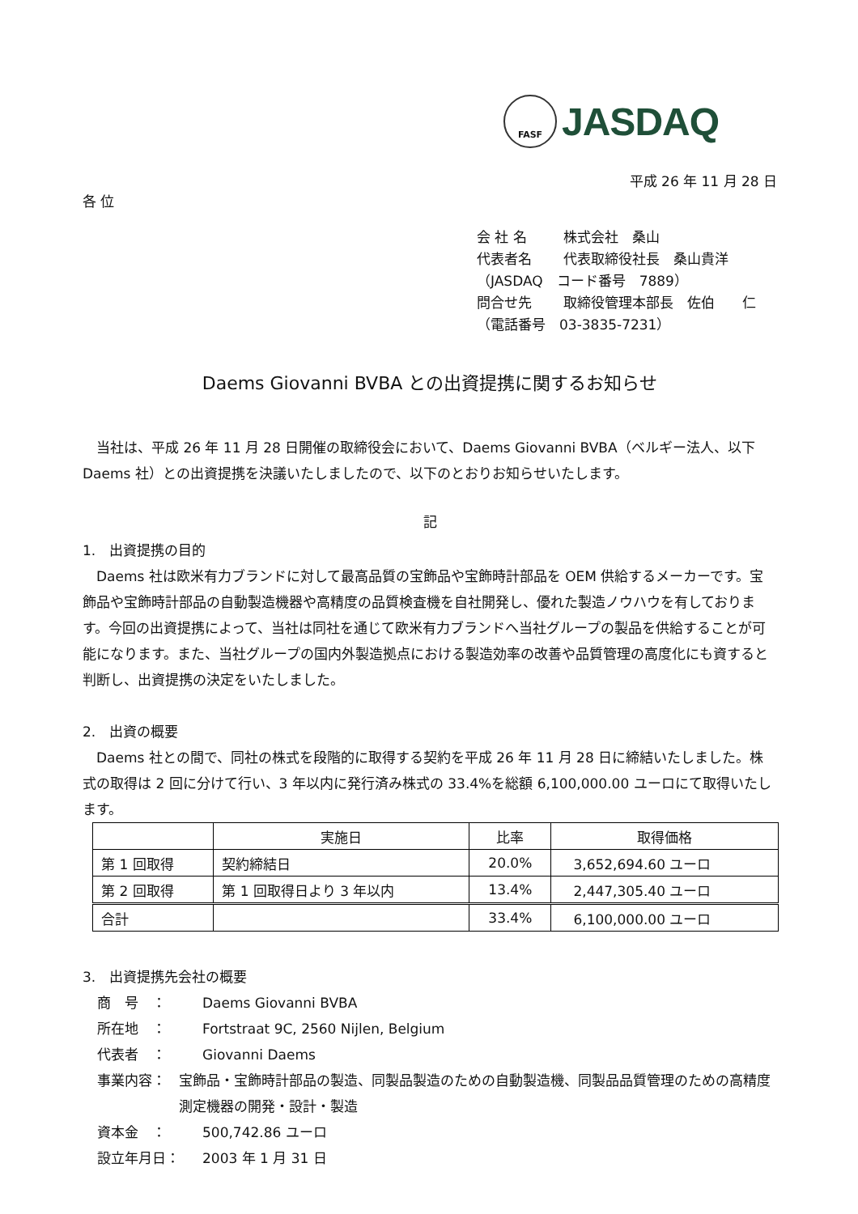FASF
JASDAQ
平成 26 年 11 月 28 日
各 位
会 社 名 株式会社　桑山
代表者名 代表取締役社長　桑山貴洋
（JASDAQ　コード番号　7889）
問合せ先 取締役管理本部長　佐伯　　仁
（電話番号　03-3835-7231）
Daems Giovanni BVBA との出資提携に関するお知らせ
　当社は、平成 26 年 11 月 28 日開催の取締役会において、Daems Giovanni BVBA（ベルギー法人、以下 Daems 社）との出資提携を決議いたしましたので、以下のとおりお知らせいたします。
記
1.　出資提携の目的
　Daems 社は欧米有力ブランドに対して最高品質の宝飾品や宝飾時計部品を OEM 供給するメーカーです。宝飾品や宝飾時計部品の自動製造機器や高精度の品質検査機を自社開発し、優れた製造ノウハウを有しております。今回の出資提携によって、当社は同社を通じて欧米有力ブランドへ当社グループの製品を供給することが可能になります。また、当社グループの国内外製造拠点における製造効率の改善や品質管理の高度化にも資すると判断し、出資提携の決定をいたしました。
2.　出資の概要
　Daems 社との間で、同社の株式を段階的に取得する契約を平成 26 年 11 月 28 日に締結いたしました。株式の取得は 2 回に分けて行い、3 年以内に発行済み株式の 33.4%を総額 6,100,000.00 ユーロにて取得いたします。
| | 実施日 | 比率 | 取得価格 |
| --- | --- | --- | --- |
| 第 1 回取得 | 契約締結日 | 20.0% | 3,652,694.60 ユーロ |
| 第 2 回取得 | 第 1 回取得日より 3 年以内 | 13.4% | 2,447,305.40 ユーロ |
| 合計 | | 33.4% | 6,100,000.00 ユーロ |
3.　出資提携先会社の概要
商　号　： Daems Giovanni BVBA
所在地　： Fortstraat 9C, 2560 Nijlen, Belgium
代表者　： Giovanni Daems
事業内容： 宝飾品・宝飾時計部品の製造、同製品製造のための自動製造機、同製品品質管理のための高精度測定機器の開発・設計・製造
資本金　： 500,742.86 ユーロ
設立年月日： 2003 年 1 月 31 日